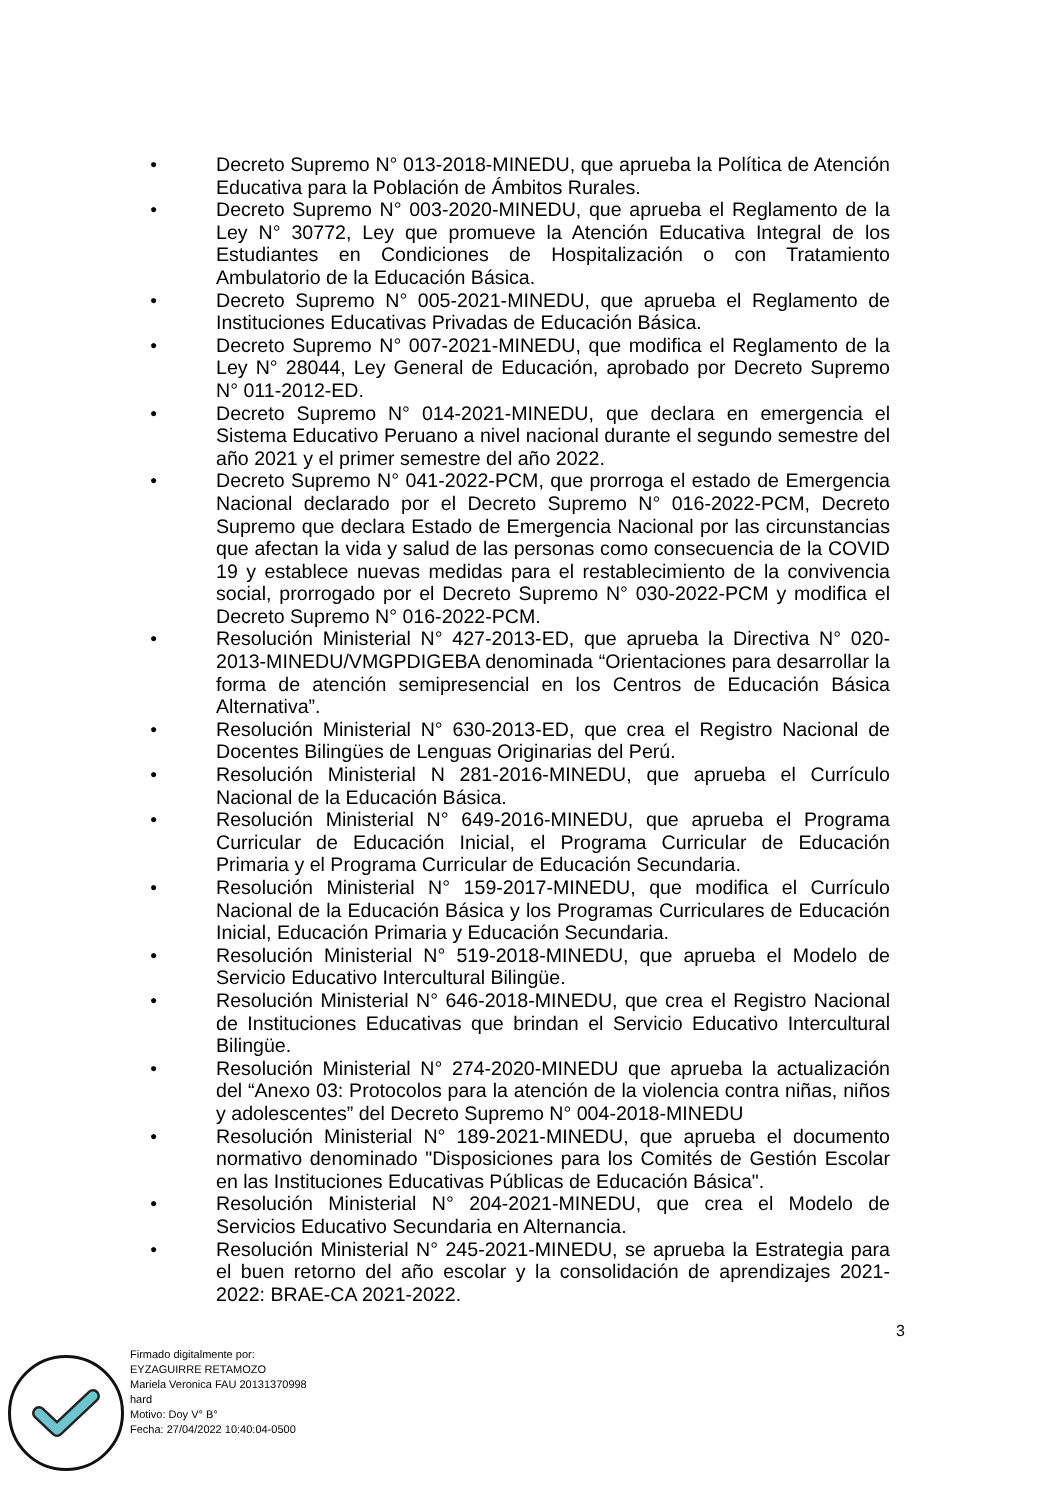● Decreto Supremo N° 013-2018-MINEDU, que aprueba la Política de Atención Educativa para la Población de Ámbitos Rurales.
● Decreto Supremo N° 003-2020-MINEDU, que aprueba el Reglamento de la Ley N° 30772, Ley que promueve la Atención Educativa Integral de los Estudiantes en Condiciones de Hospitalización o con Tratamiento Ambulatorio de la Educación Básica.
● Decreto Supremo N° 005-2021-MINEDU, que aprueba el Reglamento de Instituciones Educativas Privadas de Educación Básica.
● Decreto Supremo N° 007-2021-MINEDU, que modifica el Reglamento de la Ley N° 28044, Ley General de Educación, aprobado por Decreto Supremo N° 011-2012-ED.
● Decreto Supremo N° 014-2021-MINEDU, que declara en emergencia el Sistema Educativo Peruano a nivel nacional durante el segundo semestre del año 2021 y el primer semestre del año 2022.
● Decreto Supremo N° 041-2022-PCM, que prorroga el estado de Emergencia Nacional declarado por el Decreto Supremo N° 016-2022-PCM, Decreto Supremo que declara Estado de Emergencia Nacional por las circunstancias que afectan la vida y salud de las personas como consecuencia de la COVID 19 y establece nuevas medidas para el restablecimiento de la convivencia social, prorrogado por el Decreto Supremo N° 030-2022-PCM y modifica el Decreto Supremo N° 016-2022-PCM.
● Resolución Ministerial N° 427-2013-ED, que aprueba la Directiva N° 020-2013-MINEDU/VMGPDIGEBA denominada “Orientaciones para desarrollar la forma de atención semipresencial en los Centros de Educación Básica Alternativa”.
● Resolución Ministerial N° 630-2013-ED, que crea el Registro Nacional de Docentes Bilingües de Lenguas Originarias del Perú.
● Resolución Ministerial N 281-2016-MINEDU, que aprueba el Currículo Nacional de la Educación Básica.
● Resolución Ministerial N° 649-2016-MINEDU, que aprueba el Programa Curricular de Educación Inicial, el Programa Curricular de Educación Primaria y el Programa Curricular de Educación Secundaria.
● Resolución Ministerial N° 159-2017-MINEDU, que modifica el Currículo Nacional de la Educación Básica y los Programas Curriculares de Educación Inicial, Educación Primaria y Educación Secundaria.
● Resolución Ministerial N° 519-2018-MINEDU, que aprueba el Modelo de Servicio Educativo Intercultural Bilingüe.
● Resolución Ministerial N° 646-2018-MINEDU, que crea el Registro Nacional de Instituciones Educativas que brindan el Servicio Educativo Intercultural Bilingüe.
● Resolución Ministerial N° 274-2020-MINEDU que aprueba la actualización del “Anexo 03: Protocolos para la atención de la violencia contra niñas, niños y adolescentes” del Decreto Supremo N° 004-2018-MINEDU
● Resolución Ministerial N° 189-2021-MINEDU, que aprueba el documento normativo denominado "Disposiciones para los Comités de Gestión Escolar en las Instituciones Educativas Públicas de Educación Básica".
● Resolución Ministerial N° 204-2021-MINEDU, que crea el Modelo de Servicios Educativo Secundaria en Alternancia.
● Resolución Ministerial N° 245-2021-MINEDU, se aprueba la Estrategia para el buen retorno del año escolar y la consolidación de aprendizajes 2021-2022: BRAE-CA 2021-2022.
3
Firmado digitalmente por:
EYZAGUIRRE RETAMOZO
Mariela Veronica FAU 20131370998
hard
Motivo: Doy V° B°
Fecha: 27/04/2022 10:40:04-0500